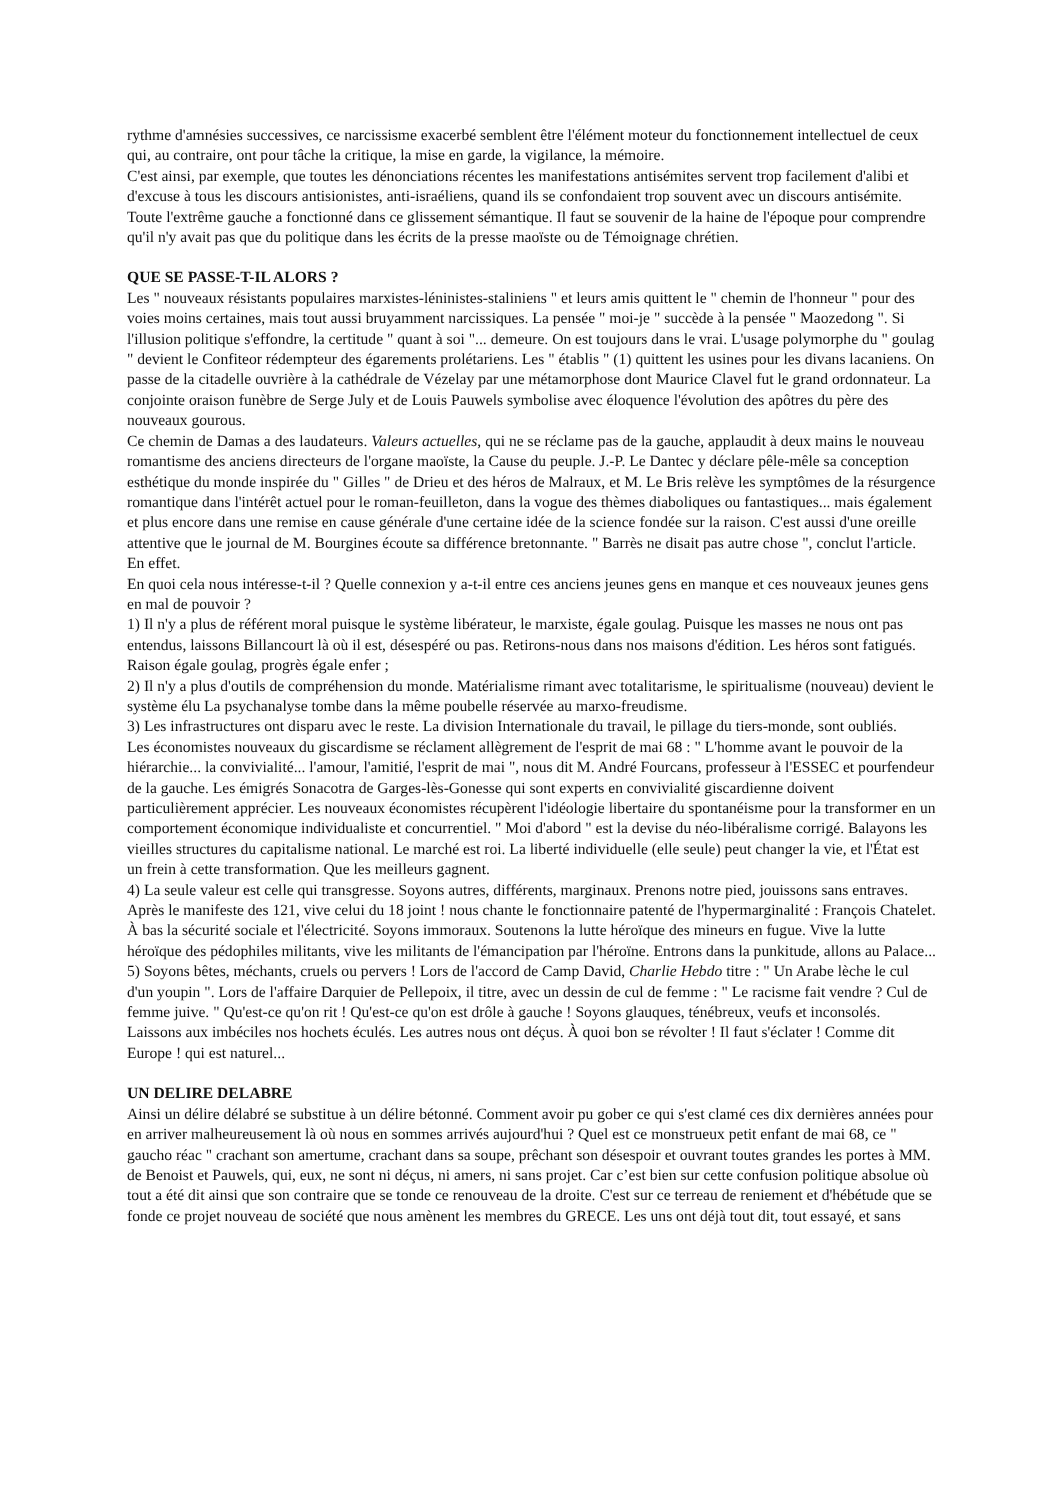rythme d'amnésies successives, ce narcissisme exacerbé semblent être l'élément moteur du fonctionnement intellectuel de ceux qui, au contraire, ont pour tâche la critique, la mise en garde, la vigilance, la mémoire.
C'est ainsi, par exemple, que toutes les dénonciations récentes les manifestations antisémites servent trop facilement d'alibi et d'excuse à tous les discours antisionistes, anti-israéliens, quand ils se confondaient trop souvent avec un discours antisémite. Toute l'extrême gauche a fonctionné dans ce glissement sémantique. Il faut se souvenir de la haine de l'époque pour comprendre qu'il n'y avait pas que du politique dans les écrits de la presse maoïste ou de Témoignage chrétien.
QUE SE PASSE-T-IL ALORS ?
Les " nouveaux résistants populaires marxistes-léninistes-staliniens " et leurs amis quittent le " chemin de l'honneur " pour des voies moins certaines, mais tout aussi bruyamment narcissiques. La pensée " moi-je " succède à la pensée " Maozedong ". Si l'illusion politique s'effondre, la certitude " quant à soi "... demeure. On est toujours dans le vrai. L'usage polymorphe du " goulag " devient le Confiteor rédempteur des égarements prolétariens. Les " établis " (1) quittent les usines pour les divans lacaniens. On passe de la citadelle ouvrière à la cathédrale de Vézelay par une métamorphose dont Maurice Clavel fut le grand ordonnateur. La conjointe oraison funèbre de Serge July et de Louis Pauwels symbolise avec éloquence l'évolution des apôtres du père des nouveaux gourous.
Ce chemin de Damas a des laudateurs. Valeurs actuelles, qui ne se réclame pas de la gauche, applaudit à deux mains le nouveau romantisme des anciens directeurs de l'organe maoïste, la Cause du peuple. J.-P. Le Dantec y déclare pêle-mêle sa conception esthétique du monde inspirée du " Gilles " de Drieu et des héros de Malraux, et M. Le Bris relève les symptômes de la résurgence romantique dans l'intérêt actuel pour le roman-feuilleton, dans la vogue des thèmes diaboliques ou fantastiques... mais également et plus encore dans une remise en cause générale d'une certaine idée de la science fondée sur la raison. C'est aussi d'une oreille attentive que le journal de M. Bourgines écoute sa différence bretonnante. " Barrès ne disait pas autre chose ", conclut l'article. En effet.
En quoi cela nous intéresse-t-il ? Quelle connexion y a-t-il entre ces anciens jeunes gens en manque et ces nouveaux jeunes gens en mal de pouvoir ?
1) Il n'y a plus de référent moral puisque le système libérateur, le marxiste, égale goulag. Puisque les masses ne nous ont pas entendus, laissons Billancourt là où il est, désespéré ou pas. Retirons-nous dans nos maisons d'édition. Les héros sont fatigués. Raison égale goulag, progrès égale enfer ;
2) Il n'y a plus d'outils de compréhension du monde. Matérialisme rimant avec totalitarisme, le spiritualisme (nouveau) devient le système élu La psychanalyse tombe dans la même poubelle réservée au marxo-freudisme.
3) Les infrastructures ont disparu avec le reste. La division Internationale du travail, le pillage du tiers-monde, sont oubliés.
Les économistes nouveaux du giscardisme se réclament allègrement de l'esprit de mai 68 : " L'homme avant le pouvoir de la hiérarchie... la convivialité... l'amour, l'amitié, l'esprit de mai ", nous dit M. André Fourcans, professeur à l'ESSEC et pourfendeur de la gauche. Les émigrés Sonacotra de Garges-lès-Gonesse qui sont experts en convivialité giscardienne doivent particulièrement apprécier. Les nouveaux économistes récupèrent l'idéologie libertaire du spontanéisme pour la transformer en un comportement économique individualiste et concurrentiel. " Moi d'abord " est la devise du néo-libéralisme corrigé. Balayons les vieilles structures du capitalisme national. Le marché est roi. La liberté individuelle (elle seule) peut changer la vie, et l'État est un frein à cette transformation. Que les meilleurs gagnent.
4) La seule valeur est celle qui transgresse. Soyons autres, différents, marginaux. Prenons notre pied, jouissons sans entraves. Après le manifeste des 121, vive celui du 18 joint ! nous chante le fonctionnaire patenté de l'hypermarginalité : François Chatelet. À bas la sécurité sociale et l'électricité. Soyons immoraux. Soutenons la lutte héroïque des mineurs en fugue. Vive la lutte héroïque des pédophiles militants, vive les militants de l'émancipation par l'héroïne. Entrons dans la punkitude, allons au Palace...
5) Soyons bêtes, méchants, cruels ou pervers ! Lors de l'accord de Camp David, Charlie Hebdo titre : " Un Arabe lèche le cul d'un youpin ". Lors de l'affaire Darquier de Pellepoix, il titre, avec un dessin de cul de femme : " Le racisme fait vendre ? Cul de femme juive. " Qu'est-ce qu'on rit ! Qu'est-ce qu'on est drôle à gauche ! Soyons glauques, ténébreux, veufs et inconsolés. Laissons aux imbéciles nos hochets éculés. Les autres nous ont déçus. À quoi bon se révolter ! Il faut s'éclater ! Comme dit Europe ! qui est naturel...
UN DELIRE DELABRE
Ainsi un délire délabré se substitue à un délire bétonné. Comment avoir pu gober ce qui s'est clamé ces dix dernières années pour en arriver malheureusement là où nous en sommes arrivés aujourd'hui ? Quel est ce monstrueux petit enfant de mai 68, ce " gaucho réac " crachant son amertume, crachant dans sa soupe, prêchant son désespoir et ouvrant toutes grandes les portes à MM. de Benoist et Pauwels, qui, eux, ne sont ni déçus, ni amers, ni sans projet. Car c’est bien sur cette confusion politique absolue où tout a été dit ainsi que son contraire que se tonde ce renouveau de la droite. C'est sur ce terreau de reniement et d'hébétude que se fonde ce projet nouveau de société que nous amènent les membres du GRECE. Les uns ont déjà tout dit, tout essayé, et sans